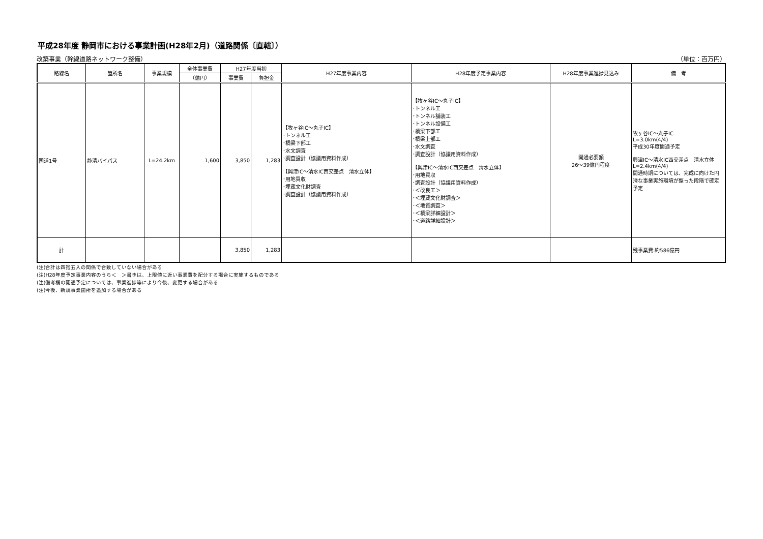平成28年度 静岡市における事業計画(H28年2月)（道路関係〔直轄〕）
改築事業（幹線道路ネットワーク整備） （単位：百万円）
| 路線名 | 箇所名 | 事業規模 | 全体事業費 | H27年度当初 | | H27年度事業内容 | H28年度予定事業内容 | H28年度事業進捗見込み | 備 考 |
| --- | --- | --- | --- | --- | --- | --- | --- | --- | --- |
| | | | （億円） | 事業費 | 負担金 | | | | |
| 国道1号 | 静清バイパス | L=24.2km | 1,600 | 3,850 | 1,283 | 【牧ヶ谷IC～丸子IC】 ･トンネル工 ･橋梁下部工 ･水文調査 ･調査設計（協議用資料作成） 【興津IC～清水IC西交差点 清水立体】 ･用地買収 ･埋蔵文化財調査 ･調査設計（協議用資料作成） | 【牧ヶ谷IC～丸子IC】 ･トンネル工 ･トンネル舗装工 ･トンネル設備工 ･橋梁下部工 ･橋梁上部工 ･水文調査 ･調査設計（協議用資料作成） 【興津IC～清水IC西交差点 清水立体】 ･用地買収 ･調査設計（協議用資料作成） ･＜改良工＞ ･＜埋蔵文化財調査＞ ･＜地質調査＞ ･＜橋梁詳細設計＞ ･＜道路詳細設計＞ | 開通必要額 26～39億円程度 | 牧ヶ谷IC～丸子IC L=3.0km(4/4) 平成30年度開通予定 興津IC～清水IC西交差点 清水立体 L=2.4km(4/4) 開通時期については、完成に向けた円滑な事業実施環境が整った段階で確定予定 |
| 計 | | | | 3,850 | 1,283 | | | | 残事業費:約586億円 |
(注)合計は四捨五入の関係で合致していない場合がある
(注)H28年度予定事業内容のうち＜　＞書きは、上限値に近い事業費を配分する場合に実施するものである
(注)備考欄の開通予定については、事業進捗等により今後、変更する場合がある
(注)今後、新規事業箇所を追加する場合がある